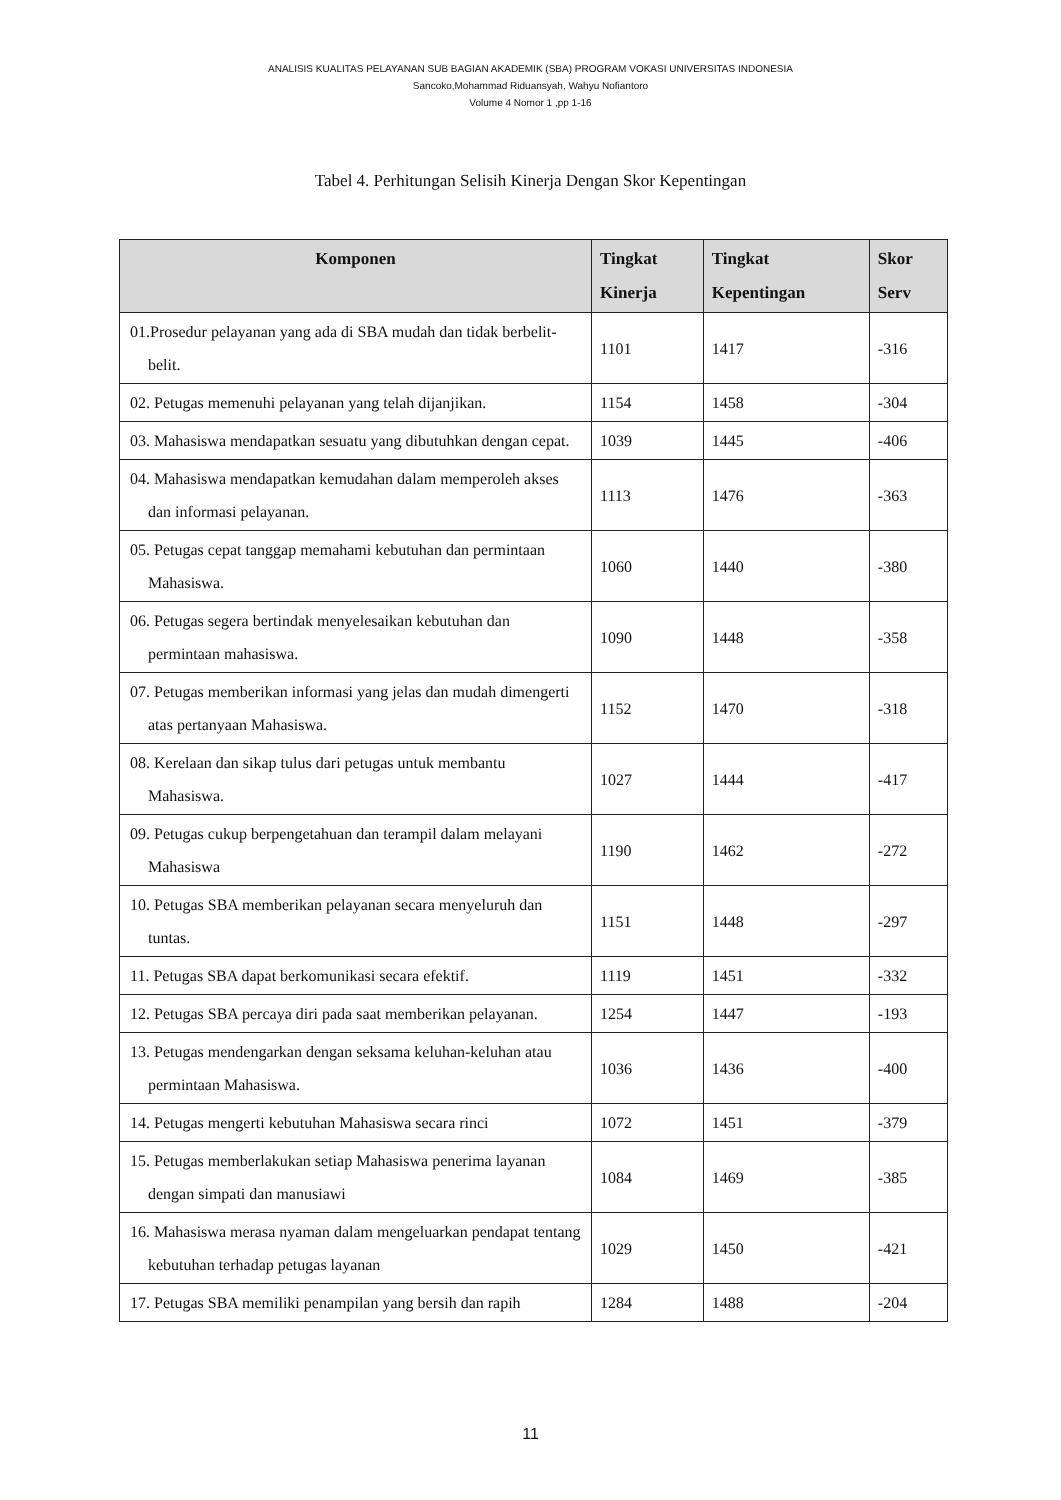ANALISIS KUALITAS PELAYANAN SUB BAGIAN AKADEMIK (SBA) PROGRAM VOKASI UNIVERSITAS INDONESIA
Sancoko,Mohammad Riduansyah, Wahyu Nofiantoro
Volume 4 Nomor 1 ,pp 1-16
Tabel 4. Perhitungan Selisih Kinerja Dengan Skor Kepentingan
| Komponen | Tingkat Kinerja | Tingkat Kepentingan | Skor Serv |
| --- | --- | --- | --- |
| 01.Prosedur pelayanan yang ada di SBA mudah dan tidak berbelit-belit. | 1101 | 1417 | -316 |
| 02. Petugas memenuhi pelayanan yang telah dijanjikan. | 1154 | 1458 | -304 |
| 03. Mahasiswa mendapatkan sesuatu yang dibutuhkan dengan cepat. | 1039 | 1445 | -406 |
| 04. Mahasiswa mendapatkan kemudahan dalam memperoleh akses dan informasi pelayanan. | 1113 | 1476 | -363 |
| 05. Petugas cepat tanggap memahami kebutuhan dan permintaan Mahasiswa. | 1060 | 1440 | -380 |
| 06. Petugas segera bertindak menyelesaikan kebutuhan dan permintaan mahasiswa. | 1090 | 1448 | -358 |
| 07. Petugas memberikan informasi yang jelas dan mudah dimengerti atas pertanyaan Mahasiswa. | 1152 | 1470 | -318 |
| 08. Kerelaan dan sikap tulus dari petugas untuk membantu Mahasiswa. | 1027 | 1444 | -417 |
| 09. Petugas cukup berpengetahuan dan terampil dalam melayani Mahasiswa | 1190 | 1462 | -272 |
| 10. Petugas SBA memberikan pelayanan secara menyeluruh dan tuntas. | 1151 | 1448 | -297 |
| 11. Petugas SBA dapat berkomunikasi secara efektif. | 1119 | 1451 | -332 |
| 12. Petugas SBA percaya diri pada saat memberikan pelayanan. | 1254 | 1447 | -193 |
| 13. Petugas mendengarkan dengan seksama keluhan-keluhan atau permintaan Mahasiswa. | 1036 | 1436 | -400 |
| 14. Petugas mengerti kebutuhan Mahasiswa secara rinci | 1072 | 1451 | -379 |
| 15. Petugas memberlakukan setiap Mahasiswa penerima layanan dengan simpati dan manusiawi | 1084 | 1469 | -385 |
| 16. Mahasiswa merasa nyaman dalam mengeluarkan pendapat tentang kebutuhan terhadap petugas layanan | 1029 | 1450 | -421 |
| 17. Petugas SBA memiliki penampilan yang bersih dan rapih | 1284 | 1488 | -204 |
11